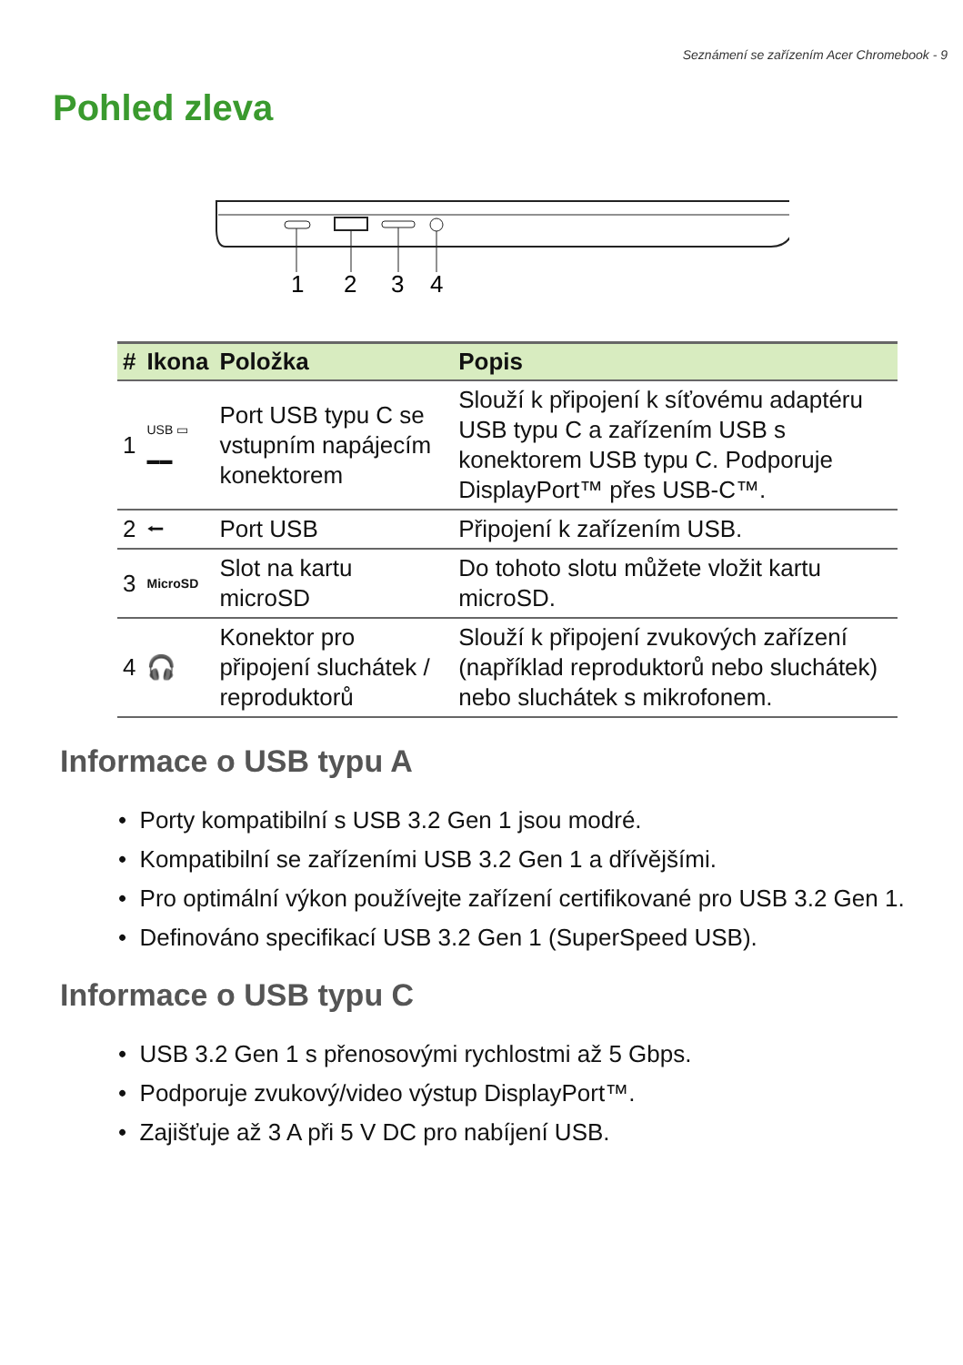Seznámení se zařízením Acer Chromebook - 9
Pohled zleva
1
2
3
4
| # | Ikona | Položka | Popis |
| --- | --- | --- | --- |
| 1 | USB ▭ ▬▬ | Port USB typu C se vstupním napájecím konektorem | Slouží k připojení k síťovému adaptéru USB typu C a zařízením USB s konektorem USB typu C. Podporuje DisplayPort™ přes USB-C™. |
| 2 | ⭠ | Port USB | Připojení k zařízením USB. |
| 3 | MicroSD | Slot na kartu microSD | Do tohoto slotu můžete vložit kartu microSD. |
| 4 | 🎧 | Konektor pro připojení sluchátek / reproduktorů | Slouží k připojení zvukových zařízení (například reproduktorů nebo sluchátek) nebo sluchátek s mikrofonem. |
Informace o USB typu A
• Porty kompatibilní s USB 3.2 Gen 1 jsou modré.
• Kompatibilní se zařízeními USB 3.2 Gen 1 a dřívějšími.
• Pro optimální výkon používejte zařízení certifikované pro USB 3.2 Gen 1.
• Definováno specifikací USB 3.2 Gen 1 (SuperSpeed USB).
Informace o USB typu C
• USB 3.2 Gen 1 s přenosovými rychlostmi až 5 Gbps.
• Podporuje zvukový/video výstup DisplayPort™.
• Zajišťuje až 3 A při 5 V DC pro nabíjení USB.